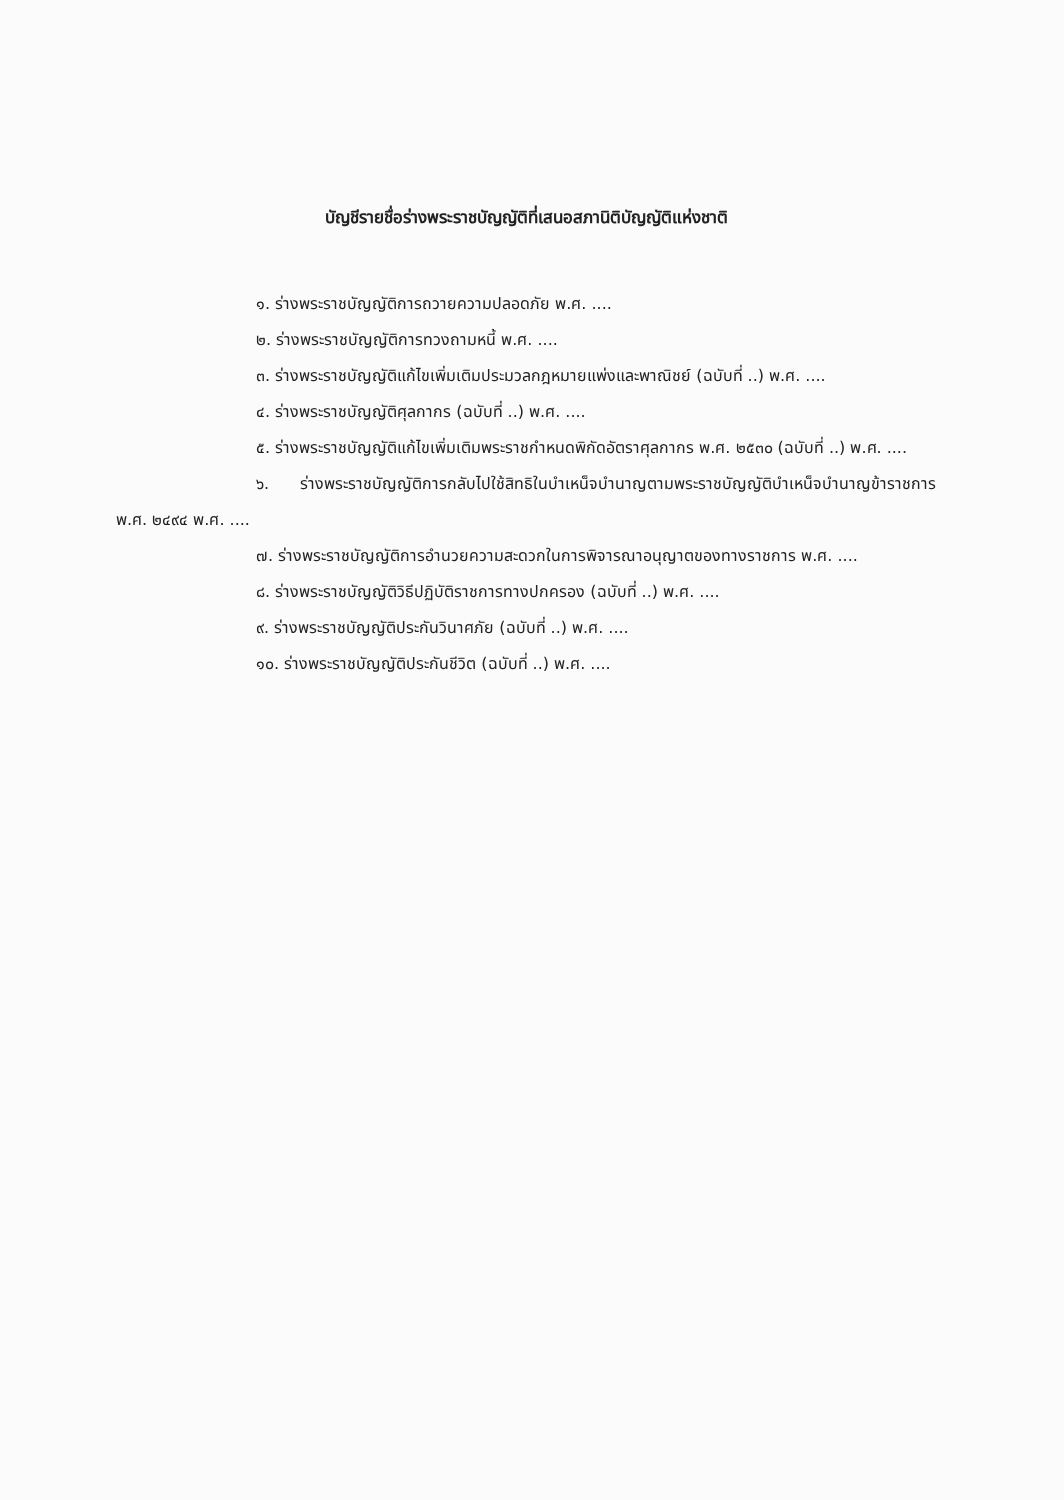บัญชีรายชื่อร่างพระราชบัญญัติที่เสนอสภานิติบัญญัติแห่งชาติ
๑. ร่างพระราชบัญญัติการถวายความปลอดภัย พ.ศ. ....
๒. ร่างพระราชบัญญัติการทวงถามหนี้ พ.ศ. ....
๓. ร่างพระราชบัญญัติแก้ไขเพิ่มเติมประมวลกฎหมายแพ่งและพาณิชย์ (ฉบับที่ ..) พ.ศ. ....
๔. ร่างพระราชบัญญัติศุลกากร (ฉบับที่ ..) พ.ศ. ....
๕. ร่างพระราชบัญญัติแก้ไขเพิ่มเติมพระราชกำหนดพิกัดอัตราศุลกากร พ.ศ. ๒๕๓๐ (ฉบับที่ ..) พ.ศ. ....
๖. ร่างพระราชบัญญัติการกลับไปใช้สิทธิในบำเหน็จบำนาญตามพระราชบัญญัติบำเหน็จบำนาญข้าราชการ พ.ศ. ๒๔๙๔ พ.ศ. ....
๗. ร่างพระราชบัญญัติการอำนวยความสะดวกในการพิจารณาอนุญาตของทางราชการ พ.ศ. ....
๘. ร่างพระราชบัญญัติวิธีปฏิบัติราชการทางปกครอง (ฉบับที่ ..) พ.ศ. ....
๙. ร่างพระราชบัญญัติประกันวินาศภัย (ฉบับที่ ..) พ.ศ. ....
๑๐. ร่างพระราชบัญญัติประกันชีวิต (ฉบับที่ ..) พ.ศ. ....